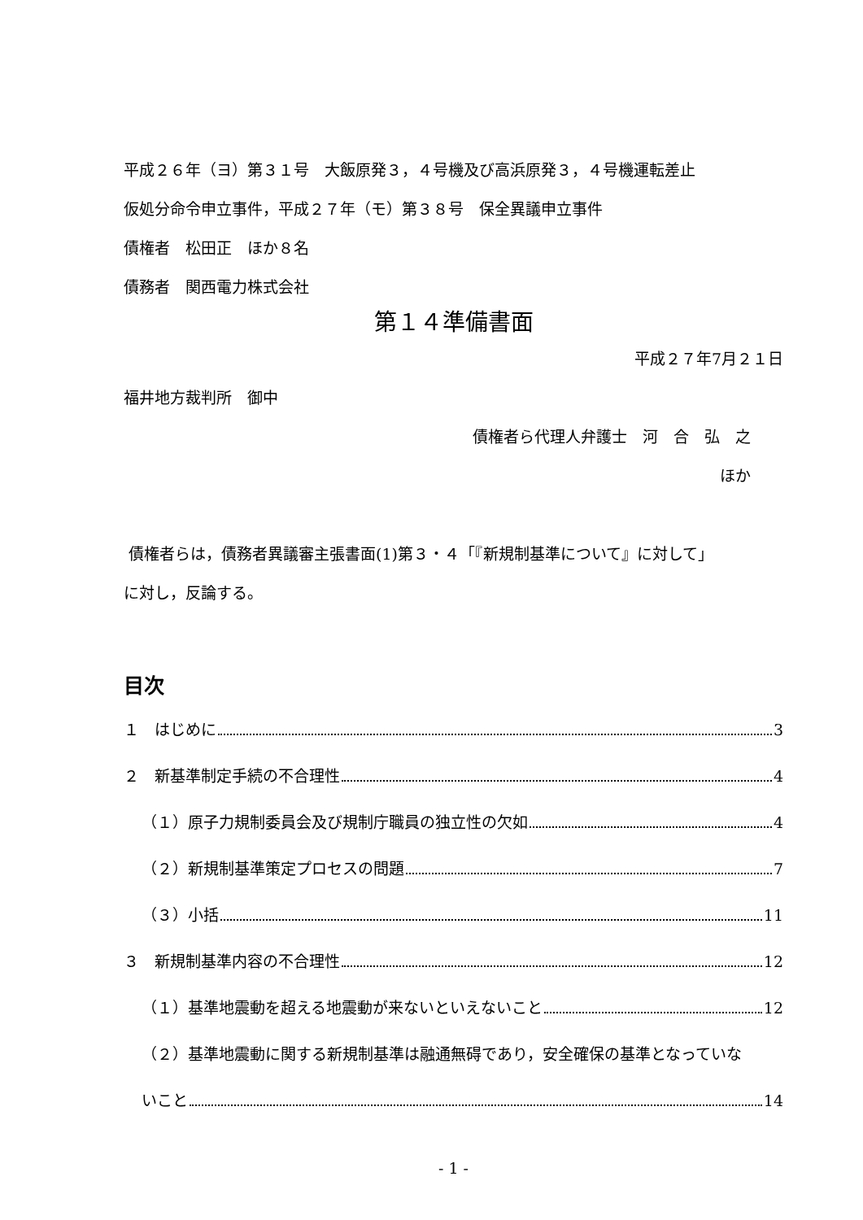平成２６年（ヨ）第３１号　大飯原発３，４号機及び高浜原発３，４号機運転差止
仮処分命令申立事件，平成２７年（モ）第３８号　保全異議申立事件
債権者　松田正　ほか８名
債務者　関西電力株式会社
第１４準備書面
平成２７年7月２１日
福井地方裁判所　御中
債権者ら代理人弁護士　河　合　弘　之
ほか
債権者らは，債務者異議審主張書面(1)第３・４「『新規制基準について』に対して」
に対し，反論する。
目次
１　はじめに 3
２　新基準制定手続の不合理性 4
（１）原子力規制委員会及び規制庁職員の独立性の欠如 4
（２）新規制基準策定プロセスの問題 7
（３）小括 11
３　新規制基準内容の不合理性 12
（１）基準地震動を超える地震動が来ないといえないこと 12
（２）基準地震動に関する新規制基準は融通無碍であり，安全確保の基準となっていな
いこと 14
- 1 -